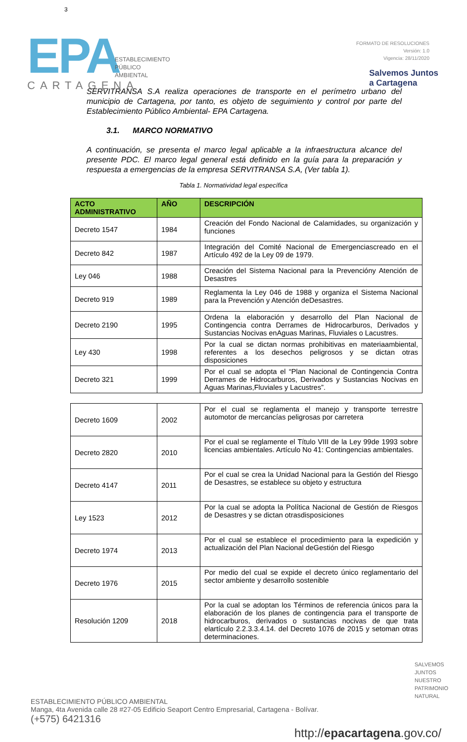3
EPA
ESTABLECIMIENTO
PÚBLICO
AMBIENTAL
CARTAGENA
FORMATO DE RESOLUCIONES
Versión: 1.0
Vigencia: 28/11/2020
Salvemos Juntos
a Cartagena
SERVITRANSA S.A realiza operaciones de transporte en el perímetro urbano del municipio de Cartagena, por tanto, es objeto de seguimiento y control por parte del Establecimiento Público Ambiental- EPA Cartagena.
3.1. MARCO NORMATIVO
A continuación, se presenta el marco legal aplicable a la infraestructura alcance del presente PDC. El marco legal general está definido en la guía para la preparación y respuesta a emergencias de la empresa SERVITRANSA S.A, (Ver tabla 1).
Tabla 1. Normatividad legal específica
| ACTO ADMINISTRATIVO | AÑO | DESCRIPCIÓN |
| --- | --- | --- |
| Decreto 1547 | 1984 | Creación del Fondo Nacional de Calamidades, su organización y funciones |
| Decreto 842 | 1987 | Integración del Comité Nacional de Emergenciascreado en el Artículo 492 de la Ley 09 de 1979. |
| Ley 046 | 1988 | Creación del Sistema Nacional para la Prevencióny Atención de Desastres |
| Decreto 919 | 1989 | Reglamenta la Ley 046 de 1988 y organiza el Sistema Nacional para la Prevención y Atención deDesastres. |
| Decreto 2190 | 1995 | Ordena la elaboración y desarrollo del Plan Nacional de Contingencia contra Derrames de Hidrocarburos, Derivados y Sustancias Nocivas enAguas Marinas, Fluviales o Lacustres. |
| Ley 430 | 1998 | Por la cual se dictan normas prohibitivas en materiaambiental, referentes a los desechos peligrosos y se dictan otras disposiciones |
| Decreto 321 | 1999 | Por el cual se adopta el “Plan Nacional de Contingencia Contra Derrames de Hidrocarburos, Derivados y Sustancias Nocivas en Aguas Marinas,Fluviales y Lacustres”. |
| Decreto 1609 | 2002 | Por el cual se reglamenta el manejo y transporte terrestre automotor de mercancías peligrosas por carretera |
| Decreto 2820 | 2010 | Por el cual se reglamente el Título VIII de la Ley 99de 1993 sobre licencias ambientales. Artículo No 41: Contingencias ambientales. |
| Decreto 4147 | 2011 | Por el cual se crea la Unidad Nacional para la Gestión del Riesgo de Desastres, se establece su objeto y estructura |
| Ley 1523 | 2012 | Por la cual se adopta la Política Nacional de Gestión de Riesgos de Desastres y se dictan otrasdisposiciones |
| Decreto 1974 | 2013 | Por el cual se establece el procedimiento para la expedición y actualización del Plan Nacional deGestión del Riesgo |
| Decreto 1976 | 2015 | Por medio del cual se expide el decreto único reglamentario del sector ambiente y desarrollo sostenible |
| Resolución 1209 | 2018 | Por la cual se adoptan los Términos de referencia únicos para la elaboración de los planes de contingencia para el transporte de hidrocarburos, derivados o sustancias nocivas de que trata elartículo 2.2.3.3.4.14. del Decreto 1076 de 2015 y setoman otras determinaciones. |
SALVEMOS
JUNTOS
NUESTRO
PATRIMONIO
NATURAL
ESTABLECIMIENTO PÚBLICO AMBIENTAL
Manga, 4ta Avenida calle 28 #27-05 Edificio Seaport Centro Empresarial, Cartagena - Bolívar.
(+575) 6421316
http://epacartagena.gov.co/